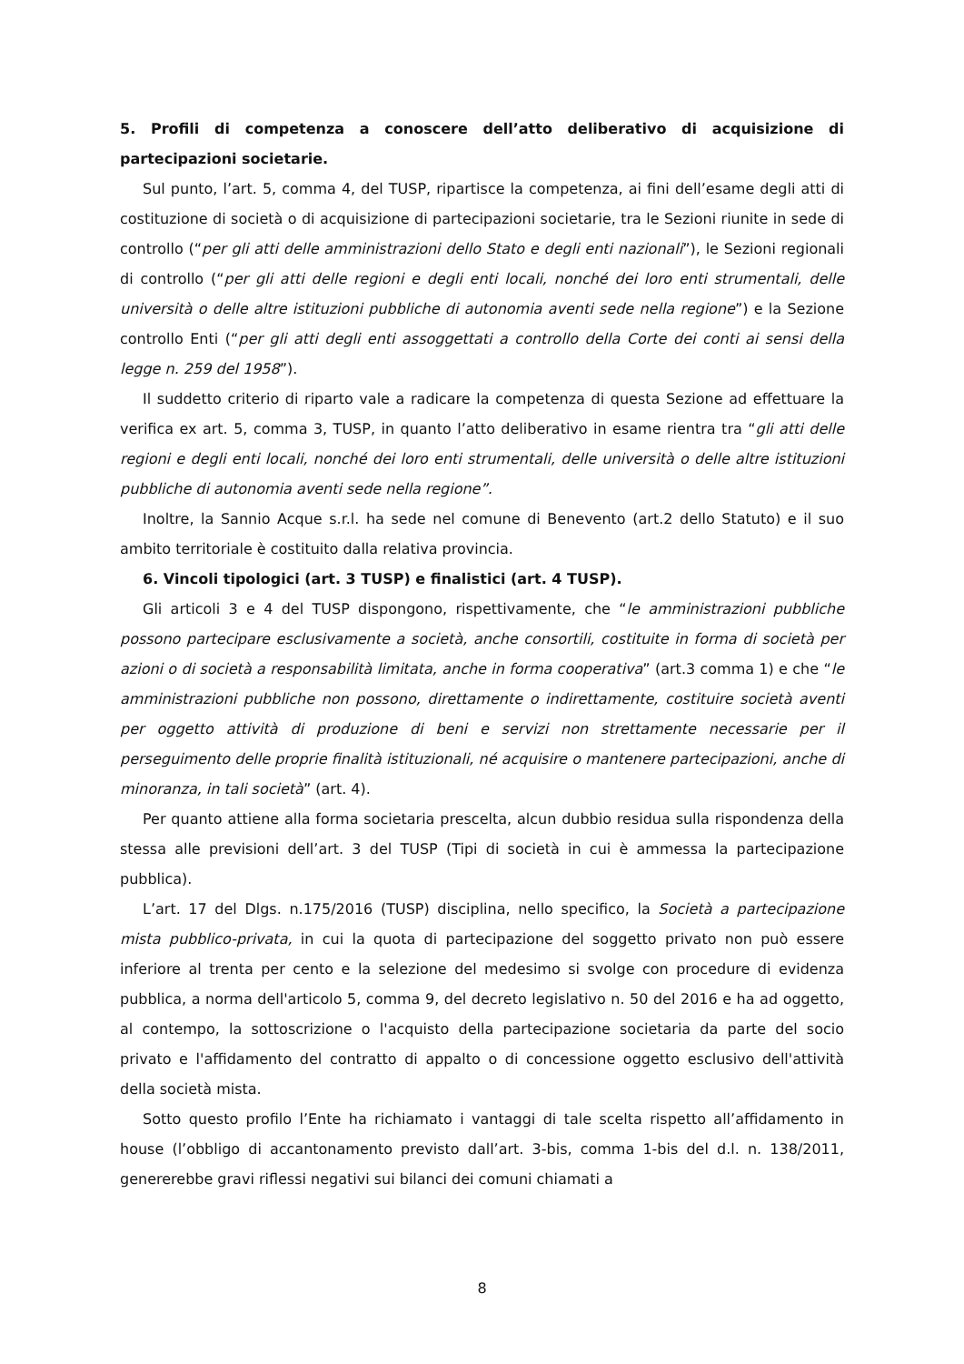5. Profili di competenza a conoscere dell’atto deliberativo di acquisizione di partecipazioni societarie.
Sul punto, l’art. 5, comma 4, del TUSP, ripartisce la competenza, ai fini dell’esame degli atti di costituzione di società o di acquisizione di partecipazioni societarie, tra le Sezioni riunite in sede di controllo (“per gli atti delle amministrazioni dello Stato e degli enti nazionali”), le Sezioni regionali di controllo (“per gli atti delle regioni e degli enti locali, nonché dei loro enti strumentali, delle università o delle altre istituzioni pubbliche di autonomia aventi sede nella regione”) e la Sezione controllo Enti (“per gli atti degli enti assoggettati a controllo della Corte dei conti ai sensi della legge n. 259 del 1958”).
Il suddetto criterio di riparto vale a radicare la competenza di questa Sezione ad effettuare la verifica ex art. 5, comma 3, TUSP, in quanto l’atto deliberativo in esame rientra tra “gli atti delle regioni e degli enti locali, nonché dei loro enti strumentali, delle università o delle altre istituzioni pubbliche di autonomia aventi sede nella regione”.
Inoltre, la Sannio Acque s.r.l. ha sede nel comune di Benevento (art.2 dello Statuto) e il suo ambito territoriale è costituito dalla relativa provincia.
6. Vincoli tipologici (art. 3 TUSP) e finalistici (art. 4 TUSP).
Gli articoli 3 e 4 del TUSP dispongono, rispettivamente, che “le amministrazioni pubbliche possono partecipare esclusivamente a società, anche consortili, costituite in forma di società per azioni o di società a responsabilità limitata, anche in forma cooperativa” (art.3 comma 1) e che “le amministrazioni pubbliche non possono, direttamente o indirettamente, costituire società aventi per oggetto attività di produzione di beni e servizi non strettamente necessarie per il perseguimento delle proprie finalità istituzionali, né acquisire o mantenere partecipazioni, anche di minoranza, in tali società” (art. 4).
Per quanto attiene alla forma societaria prescelta, alcun dubbio residua sulla rispondenza della stessa alle previsioni dell’art. 3 del TUSP (Tipi di società in cui è ammessa la partecipazione pubblica).
L’art. 17 del Dlgs. n.175/2016 (TUSP) disciplina, nello specifico, la Società a partecipazione mista pubblico-privata, in cui la quota di partecipazione del soggetto privato non può essere inferiore al trenta per cento e la selezione del medesimo si svolge con procedure di evidenza pubblica, a norma dell'articolo 5, comma 9, del decreto legislativo n. 50 del 2016 e ha ad oggetto, al contempo, la sottoscrizione o l'acquisto della partecipazione societaria da parte del socio privato e l'affidamento del contratto di appalto o di concessione oggetto esclusivo dell'attività della società mista.
Sotto questo profilo l’Ente ha richiamato i vantaggi di tale scelta rispetto all’affidamento in house (l’obbligo di accantonamento previsto dall’art. 3-bis, comma 1-bis del d.l. n. 138/2011, genererebbe gravi riflessi negativi sui bilanci dei comuni chiamati a
8